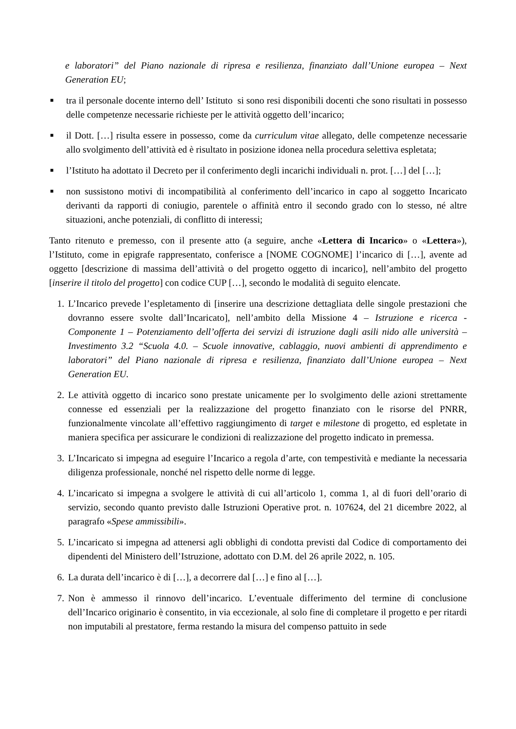e laboratori” del Piano nazionale di ripresa e resilienza, finanziato dall’Unione europea – Next Generation EU;
■
tra il personale docente interno dell’ Istituto si sono resi disponibili docenti che sono risultati in possesso delle competenze necessarie richieste per le attività oggetto dell’incarico;
■
il Dott. […] risulta essere in possesso, come da curriculum vitae allegato, delle competenze necessarie allo svolgimento dell’attività ed è risultato in posizione idonea nella procedura selettiva espletata;
■
l’Istituto ha adottato il Decreto per il conferimento degli incarichi individuali n. prot. […] del […];
■
non sussistono motivi di incompatibilità al conferimento dell’incarico in capo al soggetto Incaricato derivanti da rapporti di coniugio, parentele o affinità entro il secondo grado con lo stesso, né altre situazioni, anche potenziali, di conflitto di interessi;
Tanto ritenuto e premesso, con il presente atto (a seguire, anche «Lettera di Incarico» o «Lettera»), l’Istituto, come in epigrafe rappresentato, conferisce a [NOME COGNOME] l’incarico di […], avente ad oggetto [descrizione di massima dell’attività o del progetto oggetto di incarico], nell’ambito del progetto [inserire il titolo del progetto] con codice CUP […], secondo le modalità di seguito elencate.
1. L’Incarico prevede l’espletamento di [inserire una descrizione dettagliata delle singole prestazioni che dovranno essere svolte dall’Incaricato], nell’ambito della Missione 4 – Istruzione e ricerca - Componente 1 – Potenziamento dell’offerta dei servizi di istruzione dagli asili nido alle università – Investimento 3.2 “Scuola 4.0. – Scuole innovative, cablaggio, nuovi ambienti di apprendimento e laboratori” del Piano nazionale di ripresa e resilienza, finanziato dall’Unione europea – Next Generation EU.
2. Le attività oggetto di incarico sono prestate unicamente per lo svolgimento delle azioni strettamente connesse ed essenziali per la realizzazione del progetto finanziato con le risorse del PNRR, funzionalmente vincolate all’effettivo raggiungimento di target e milestone di progetto, ed espletate in maniera specifica per assicurare le condizioni di realizzazione del progetto indicato in premessa.
3. L’Incaricato si impegna ad eseguire l’Incarico a regola d’arte, con tempestività e mediante la necessaria diligenza professionale, nonché nel rispetto delle norme di legge.
4. L’incaricato si impegna a svolgere le attività di cui all’articolo 1, comma 1, al di fuori dell’orario di servizio, secondo quanto previsto dalle Istruzioni Operative prot. n. 107624, del 21 dicembre 2022, al paragrafo «Spese ammissibili».
5. L’incaricato si impegna ad attenersi agli obblighi di condotta previsti dal Codice di comportamento dei dipendenti del Ministero dell’Istruzione, adottato con D.M. del 26 aprile 2022, n. 105.
6. La durata dell’incarico è di […], a decorrere dal […] e fino al […].
7. Non è ammesso il rinnovo dell’incarico. L’eventuale differimento del termine di conclusione dell’Incarico originario è consentito, in via eccezionale, al solo fine di completare il progetto e per ritardi non imputabili al prestatore, ferma restando la misura del compenso pattuito in sede